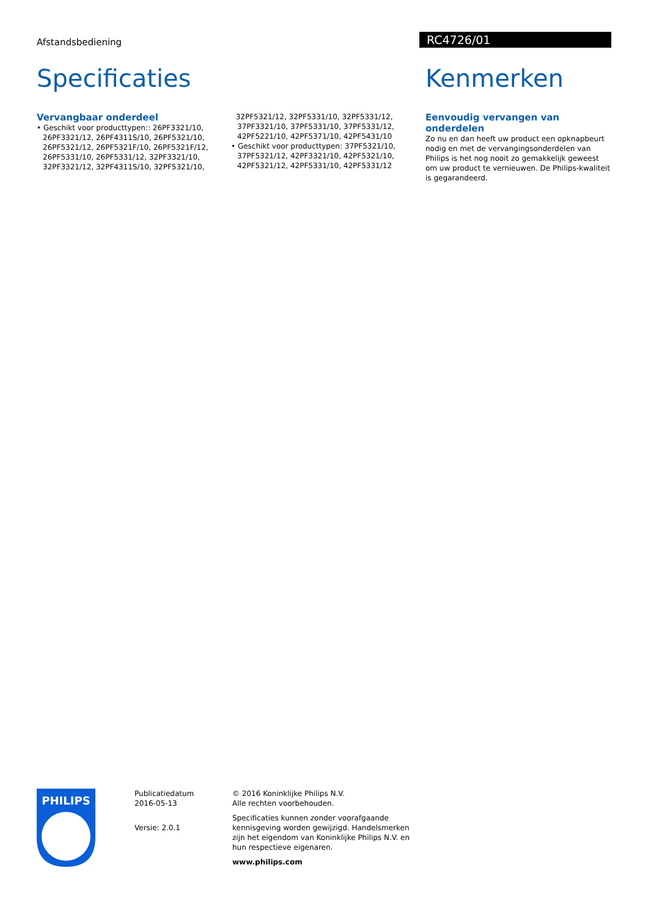Afstandsbediening
RC4726/01
Specificaties
Vervangbaar onderdeel
• Geschikt voor producttypen:: 26PF3321/10, 26PF3321/12, 26PF4311S/10, 26PF5321/10, 26PF5321/12, 26PF5321F/10, 26PF5321F/12, 26PF5331/10, 26PF5331/12, 32PF3321/10, 32PF3321/12, 32PF4311S/10, 32PF5321/10,
32PF5321/12, 32PF5331/10, 32PF5331/12, 37PF3321/10, 37PF5331/10, 37PF5331/12, 42PF5221/10, 42PF5371/10, 42PF5431/10
• Geschikt voor producttypen: 37PF5321/10, 37PF5321/12, 42PF3321/10, 42PF5321/10, 42PF5321/12, 42PF5331/10, 42PF5331/12
Kenmerken
Eenvoudig vervangen van onderdelen
Zo nu en dan heeft uw product een opknapbeurt nodig en met de vervangingsonderdelen van Philips is het nog nooit zo gemakkelijk geweest om uw product te vernieuwen. De Philips-kwaliteit is gegarandeerd.
PHILIPS
Publicatiedatum
2016-05-13
Versie: 2.0.1
© 2016 Koninklijke Philips N.V.
Alle rechten voorbehouden.
Specificaties kunnen zonder voorafgaande kennisgeving worden gewijzigd. Handelsmerken zijn het eigendom van Koninklijke Philips N.V. en hun respectieve eigenaren.
www.philips.com